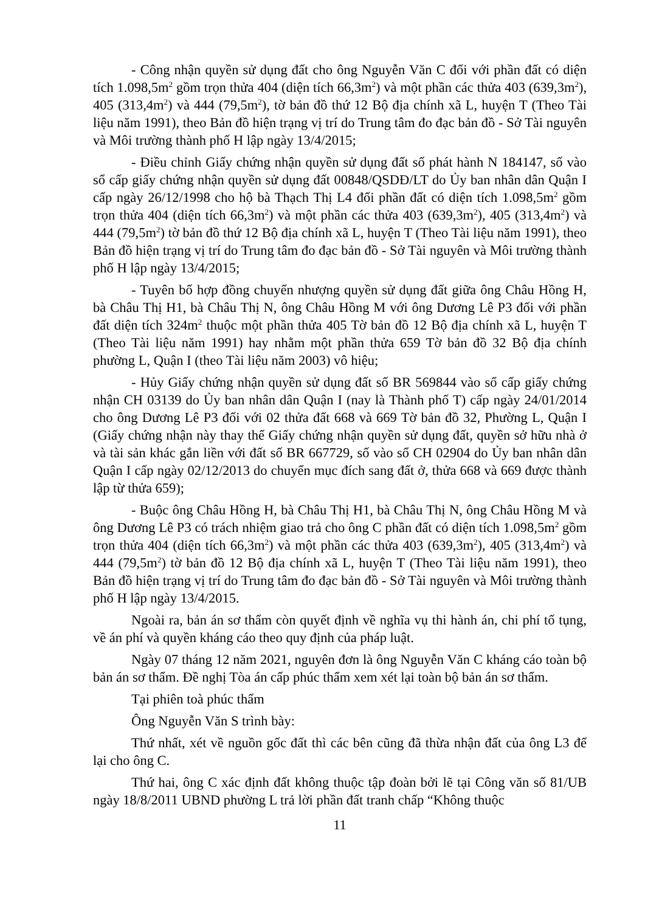- Công nhận quyền sử dụng đất cho ông Nguyễn Văn C đối với phần đất có diện tích 1.098,5m<sup>2</sup> gồm trọn thửa 404 (diện tích 66,3m<sup>2</sup>) và một phần các thửa 403 (639,3m<sup>2</sup>), 405 (313,4m<sup>2</sup>) và 444 (79,5m<sup>2</sup>), tờ bản đồ thứ 12 Bộ địa chính xã L, huyện T (Theo Tài liệu năm 1991), theo Bản đồ hiện trạng vị trí do Trung tâm đo đạc bản đồ - Sở Tài nguyên và Môi trường thành phố H lập ngày 13/4/2015;
- Điều chỉnh Giấy chứng nhận quyền sử dụng đất số phát hành N 184147, số vào sổ cấp giấy chứng nhận quyền sử dụng đất 00848/QSDĐ/LT do Ủy ban nhân dân Quận I cấp ngày 26/12/1998 cho hộ bà Thạch Thị L4 đối phần đất có diện tích 1.098,5m<sup>2</sup> gồm trọn thửa 404 (diện tích 66,3m<sup>2</sup>) và một phần các thửa 403 (639,3m<sup>2</sup>), 405 (313,4m<sup>2</sup>) và 444 (79,5m<sup>2</sup>) tờ bản đồ thứ 12 Bộ địa chính xã L, huyện T (Theo Tài liệu năm 1991), theo Bản đồ hiện trạng vị trí do Trung tâm đo đạc bản đồ - Sở Tài nguyên và Môi trường thành phố H lập ngày 13/4/2015;
- Tuyên bố hợp đồng chuyển nhượng quyền sử dụng đất giữa ông Châu Hồng H, bà Châu Thị H1, bà Châu Thị N, ông Châu Hồng M với ông Dương Lê P3 đối với phần đất diện tích 324m<sup>2</sup> thuộc một phần thửa 405 Tờ bản đồ 12 Bộ địa chính xã L, huyện T (Theo Tài liệu năm 1991) hay nhằm một phần thửa 659 Tờ bản đồ 32 Bộ địa chính phường L, Quận I (theo Tài liệu năm 2003) vô hiệu;
- Hủy Giấy chứng nhận quyền sử dụng đất số BR 569844 vào sổ cấp giấy chứng nhận CH 03139 do Ủy ban nhân dân Quận I (nay là Thành phố T) cấp ngày 24/01/2014 cho ông Dương Lê P3 đối với 02 thửa đất 668 và 669 Tờ bản đồ 32, Phường L, Quận I (Giấy chứng nhận này thay thế Giấy chứng nhận quyền sử dụng đất, quyền sở hữu nhà ở và tài sản khác gắn liền với đất số BR 667729, số vào sổ CH 02904 do Ủy ban nhân dân Quận I cấp ngày 02/12/2013 do chuyển mục đích sang đất ở, thửa 668 và 669 được thành lập từ thửa 659);
- Buộc ông Châu Hồng H, bà Châu Thị H1, bà Châu Thị N, ông Châu Hồng M và ông Dương Lê P3 có trách nhiệm giao trả cho ông C phần đất có diện tích 1.098,5m<sup>2</sup> gồm trọn thửa 404 (diện tích 66,3m<sup>2</sup>) và một phần các thửa 403 (639,3m<sup>2</sup>), 405 (313,4m<sup>2</sup>) và 444 (79,5m<sup>2</sup>) tờ bản đồ 12 Bộ địa chính xã L, huyện T (Theo Tài liệu năm 1991), theo Bản đồ hiện trạng vị trí do Trung tâm đo đạc bản đồ - Sở Tài nguyên và Môi trường thành phố H lập ngày 13/4/2015.
Ngoài ra, bản án sơ thẩm còn quyết định về nghĩa vụ thi hành án, chi phí tố tụng, về án phí và quyền kháng cáo theo quy định của pháp luật.
Ngày 07 tháng 12 năm 2021, nguyên đơn là ông Nguyễn Văn C kháng cáo toàn bộ bản án sơ thẩm. Đề nghị Tòa án cấp phúc thẩm xem xét lại toàn bộ bản án sơ thẩm.
Tại phiên toà phúc thẩm
Ông Nguyễn Văn S trình bày:
Thứ nhất, xét về nguồn gốc đất thì các bên cũng đã thừa nhận đất của ông L3 để lại cho ông C.
Thứ hai, ông C xác định đất không thuộc tập đoàn bởi lẽ tại Công văn số 81/UB ngày 18/8/2011 UBND phường L trả lời phần đất tranh chấp “Không thuộc
11